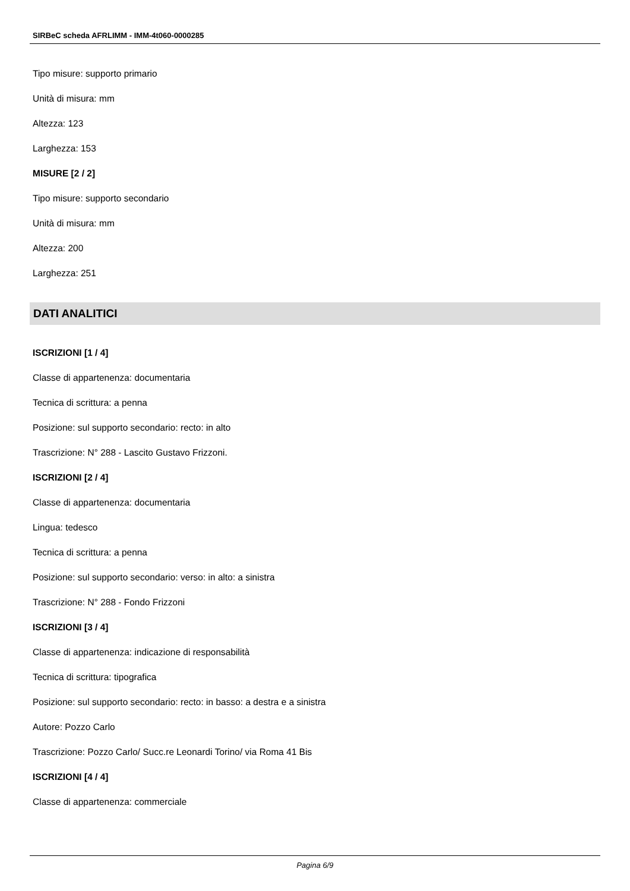SIRBeC scheda AFRLIMM - IMM-4t060-0000285
Tipo misure: supporto primario
Unità di misura: mm
Altezza: 123
Larghezza: 153
MISURE [2 / 2]
Tipo misure: supporto secondario
Unità di misura: mm
Altezza: 200
Larghezza: 251
DATI ANALITICI
ISCRIZIONI [1 / 4]
Classe di appartenenza: documentaria
Tecnica di scrittura: a penna
Posizione: sul supporto secondario: recto: in alto
Trascrizione: N° 288 - Lascito Gustavo Frizzoni.
ISCRIZIONI [2 / 4]
Classe di appartenenza: documentaria
Lingua: tedesco
Tecnica di scrittura: a penna
Posizione: sul supporto secondario: verso: in alto: a sinistra
Trascrizione: N° 288 - Fondo Frizzoni
ISCRIZIONI [3 / 4]
Classe di appartenenza: indicazione di responsabilità
Tecnica di scrittura: tipografica
Posizione: sul supporto secondario: recto: in basso: a destra e a sinistra
Autore: Pozzo Carlo
Trascrizione: Pozzo Carlo/ Succ.re Leonardi Torino/ via Roma 41 Bis
ISCRIZIONI [4 / 4]
Classe di appartenenza: commerciale
Pagina 6/9